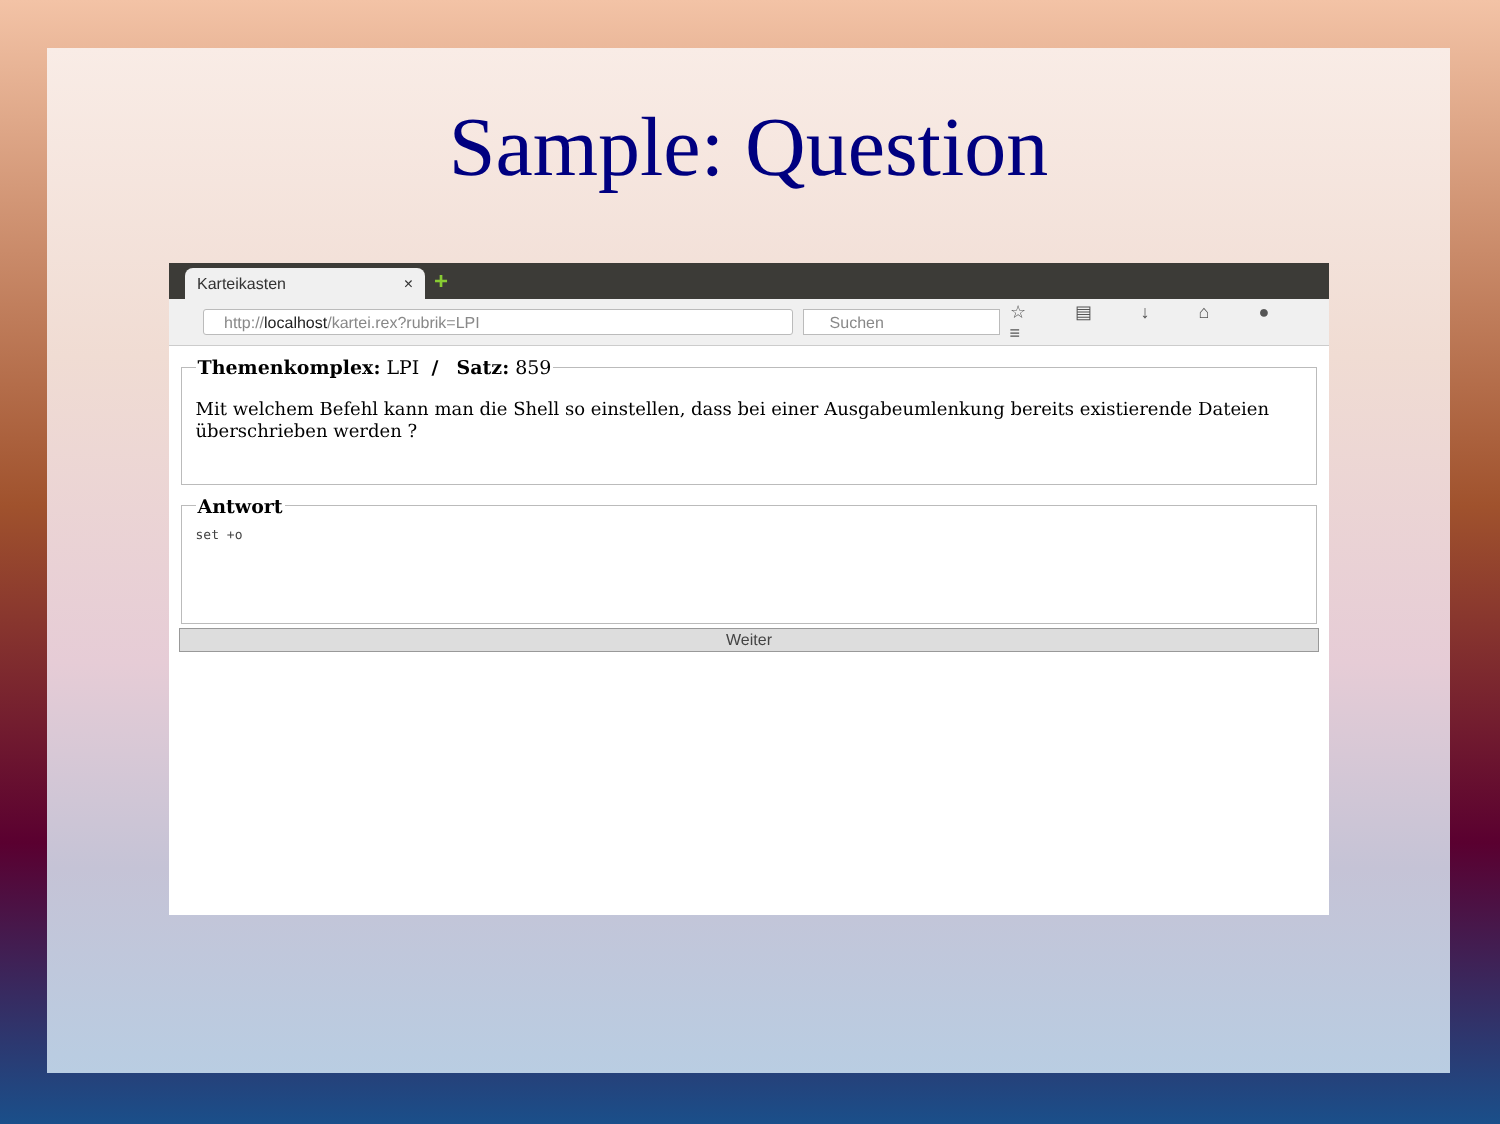Sample: Question
Karteikasten × +
http://localhost/kartei.rex?rubrik=LPI Suchen
☆ ▤ ↓ ⌂ ● ≡
Themenkomplex: LPI / Satz: 859
Mit welchem Befehl kann man die Shell so einstellen, dass bei einer Ausgabeumlenkung bereits existierende Dateien überschrieben werden ?
Antwort
set +o
Weiter